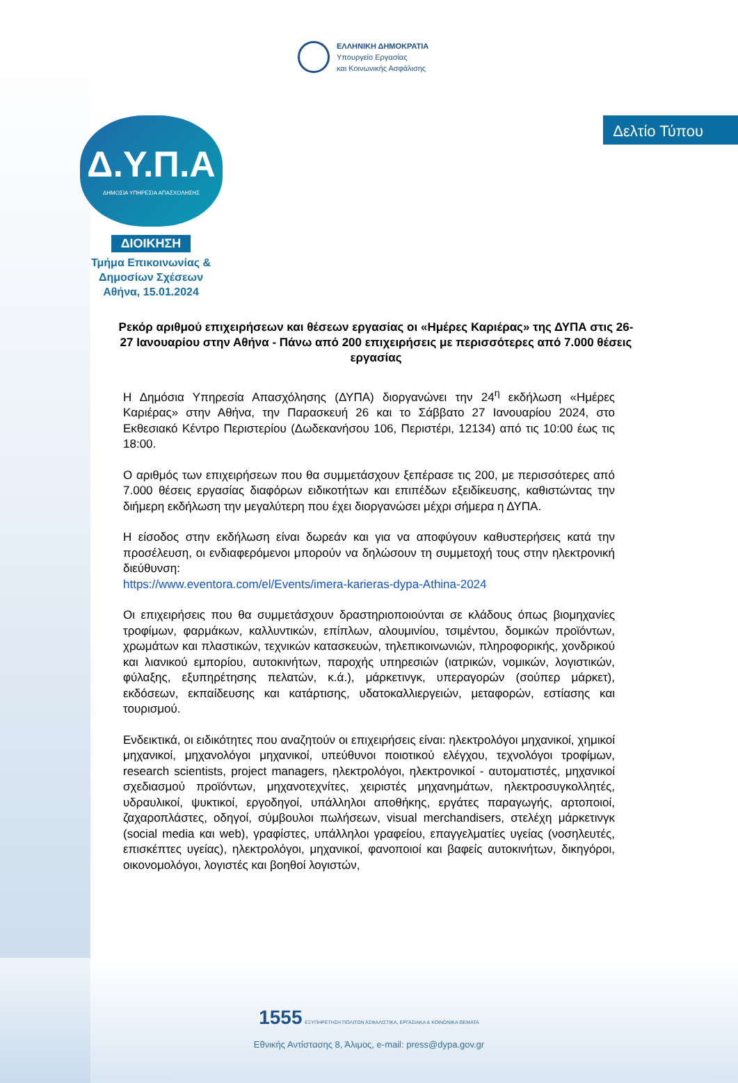ΕΛΛΗΝΙΚΗ ΔΗΜΟΚΡΑΤΙΑ
Υπουργείο Εργασίας
και Κοινωνικής Ασφάλισης
Δ.Υ.Π.Α
ΔΗΜΟΣΙΑ ΥΠΗΡΕΣΙΑ ΑΠΑΣΧΟΛΗΣΗΣ
Δελτίο Τύπου
ΔΙΟΙΚΗΣΗ
Τμήμα Επικοινωνίας &
Δημοσίων Σχέσεων
Αθήνα, 15.01.2024
Ρεκόρ αριθμού επιχειρήσεων και θέσεων εργασίας οι «Ημέρες Καριέρας» της ΔΥΠΑ στις 26-27 Ιανουαρίου στην Αθήνα - Πάνω από 200 επιχειρήσεις με περισσότερες από 7.000 θέσεις εργασίας
Η Δημόσια Υπηρεσία Απασχόλησης (ΔΥΠΑ) διοργανώνει την 24<sup>η</sup> εκδήλωση «Ημέρες Καριέρας» στην Αθήνα, την Παρασκευή 26 και το Σάββατο 27 Ιανουαρίου 2024, στο Εκθεσιακό Κέντρο Περιστερίου (Δωδεκανήσου 106, Περιστέρι, 12134) από τις 10:00 έως τις 18:00.
Ο αριθμός των επιχειρήσεων που θα συμμετάσχουν ξεπέρασε τις 200, με περισσότερες από 7.000 θέσεις εργασίας διαφόρων ειδικοτήτων και επιπέδων εξειδίκευσης, καθιστώντας την διήμερη εκδήλωση την μεγαλύτερη που έχει διοργανώσει μέχρι σήμερα η ΔΥΠΑ.
Η είσοδος στην εκδήλωση είναι δωρεάν και για να αποφύγουν καθυστερήσεις κατά την προσέλευση, οι ενδιαφερόμενοι μπορούν να δηλώσουν τη συμμετοχή τους στην ηλεκτρονική διεύθυνση:
https://www.eventora.com/el/Events/imera-karieras-dypa-Athina-2024
Οι επιχειρήσεις που θα συμμετάσχουν δραστηριοποιούνται σε κλάδους όπως βιομηχανίες τροφίμων, φαρμάκων, καλλυντικών, επίπλων, αλουμινίου, τσιμέντου, δομικών προϊόντων, χρωμάτων και πλαστικών, τεχνικών κατασκευών, τηλεπικοινωνιών, πληροφορικής, χονδρικού και λιανικού εμπορίου, αυτοκινήτων, παροχής υπηρεσιών (ιατρικών, νομικών, λογιστικών, φύλαξης, εξυπηρέτησης πελατών, κ.ά.), μάρκετινγκ, υπεραγορών (σούπερ μάρκετ), εκδόσεων, εκπαίδευσης και κατάρτισης, υδατοκαλλιεργειών, μεταφορών, εστίασης και τουρισμού.
Ενδεικτικά, οι ειδικότητες που αναζητούν οι επιχειρήσεις είναι: ηλεκτρολόγοι μηχανικοί, χημικοί μηχανικοί, μηχανολόγοι μηχανικοί, υπεύθυνοι ποιοτικού ελέγχου, τεχνολόγοι τροφίμων, research scientists, project managers, ηλεκτρολόγοι, ηλεκτρονικοί - αυτοματιστές, μηχανικοί σχεδιασμού προϊόντων, μηχανοτεχνίτες, χειριστές μηχανημάτων, ηλεκτροσυγκολλητές, υδραυλικοί, ψυκτικοί, εργοδηγοί, υπάλληλοι αποθήκης, εργάτες παραγωγής, αρτοποιοί, ζαχαροπλάστες, οδηγοί, σύμβουλοι πωλήσεων, visual merchandisers, στελέχη μάρκετινγκ (social media και web), γραφίστες, υπάλληλοι γραφείου, επαγγελματίες υγείας (νοσηλευτές, επισκέπτες υγείας), ηλεκτρολόγοι, μηχανικοί, φανοποιοί και βαφείς αυτοκινήτων, δικηγόροι, οικονομολόγοι, λογιστές και βοηθοί λογιστών,
1555 ΕΞΥΠΗΡΕΤΗΣΗ ΠΟΛΙΤΩΝ ΑΣΦΑΛΙΣΤΙΚΑ, ΕΡΓΑΣΙΑΚΑ & ΚΟΙΝΩΝΙΚΑ ΘΕΜΑΤΑ
Εθνικής Αντίστασης 8, Άλιμος, e-mail: press@dypa.gov.gr